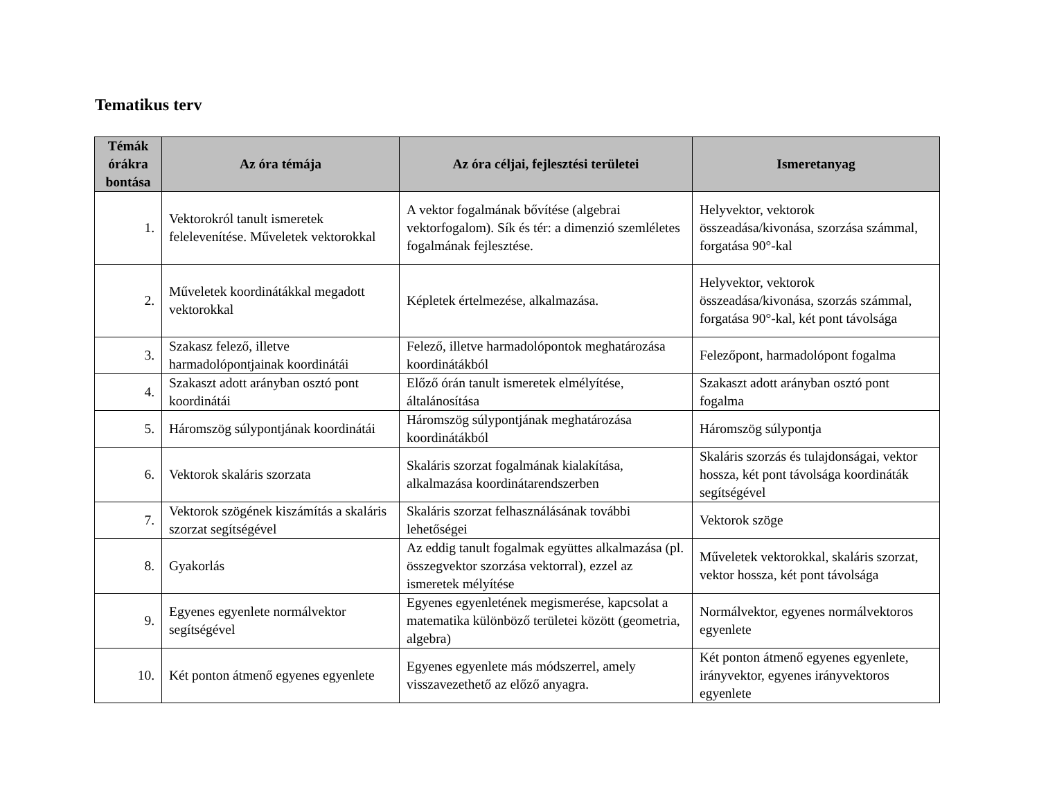Tematikus terv
| Témák órákra bontása | Az óra témája | Az óra céljai, fejlesztési területei | Ismeretanyag |
| --- | --- | --- | --- |
| 1. | Vektorokról tanult ismeretek felelevenítése. Műveletek vektorokkal | A vektor fogalmának bővítése (algebrai vektorfogalom). Sík és tér: a dimenzió szemléletes fogalmának fejlesztése. | Helyvektor, vektorok összeadása/kivonása, szorzása számmal, forgatása 90°-kal |
| 2. | Műveletek koordinátákkal megadott vektorokkal | Képletek értelmezése, alkalmazása. | Helyvektor, vektorok összeadása/kivonása, szorzás számmal, forgatása 90°-kal, két pont távolsága |
| 3. | Szakasz felező, illetve harmadolópontjainak koordinátái | Felező, illetve harmadolópontok meghatározása koordinátákból | Felezőpont, harmadolópont fogalma |
| 4. | Szakaszt adott arányban osztó pont koordinátái | Előző órán tanult ismeretek elmélyítése, általánosítása | Szakaszt adott arányban osztó pont fogalma |
| 5. | Háromszög súlypontjának koordinátái | Háromszög súlypontjának meghatározása koordinátákból | Háromszög súlypontja |
| 6. | Vektorok skaláris szorzata | Skaláris szorzat fogalmának kialakítása, alkalmazása koordinátarendszerben | Skaláris szorzás és tulajdonságai, vektor hossza, két pont távolsága koordináták segítségével |
| 7. | Vektorok szögének kiszámítás a skaláris szorzat segítségével | Skaláris szorzat felhasználásának további lehetőségei | Vektorok szöge |
| 8. | Gyakorlás | Az eddig tanult fogalmak együttes alkalmazása (pl. összegvektor szorzása vektorral), ezzel az ismeretek mélyítése | Műveletek vektorokkal, skaláris szorzat, vektor hossza, két pont távolsága |
| 9. | Egyenes egyenlete normálvektor segítségével | Egyenes egyenletének megismerése, kapcsolat a matematika különböző területei között (geometria, algebra) | Normálvektor, egyenes normálvektoros egyenlete |
| 10. | Két ponton átmenő egyenes egyenlete | Egyenes egyenlete más módszerrel, amely visszavezethető az előző anyagra. | Két ponton átmenő egyenes egyenlete, irányvektor, egyenes irányvektoros egyenlete |